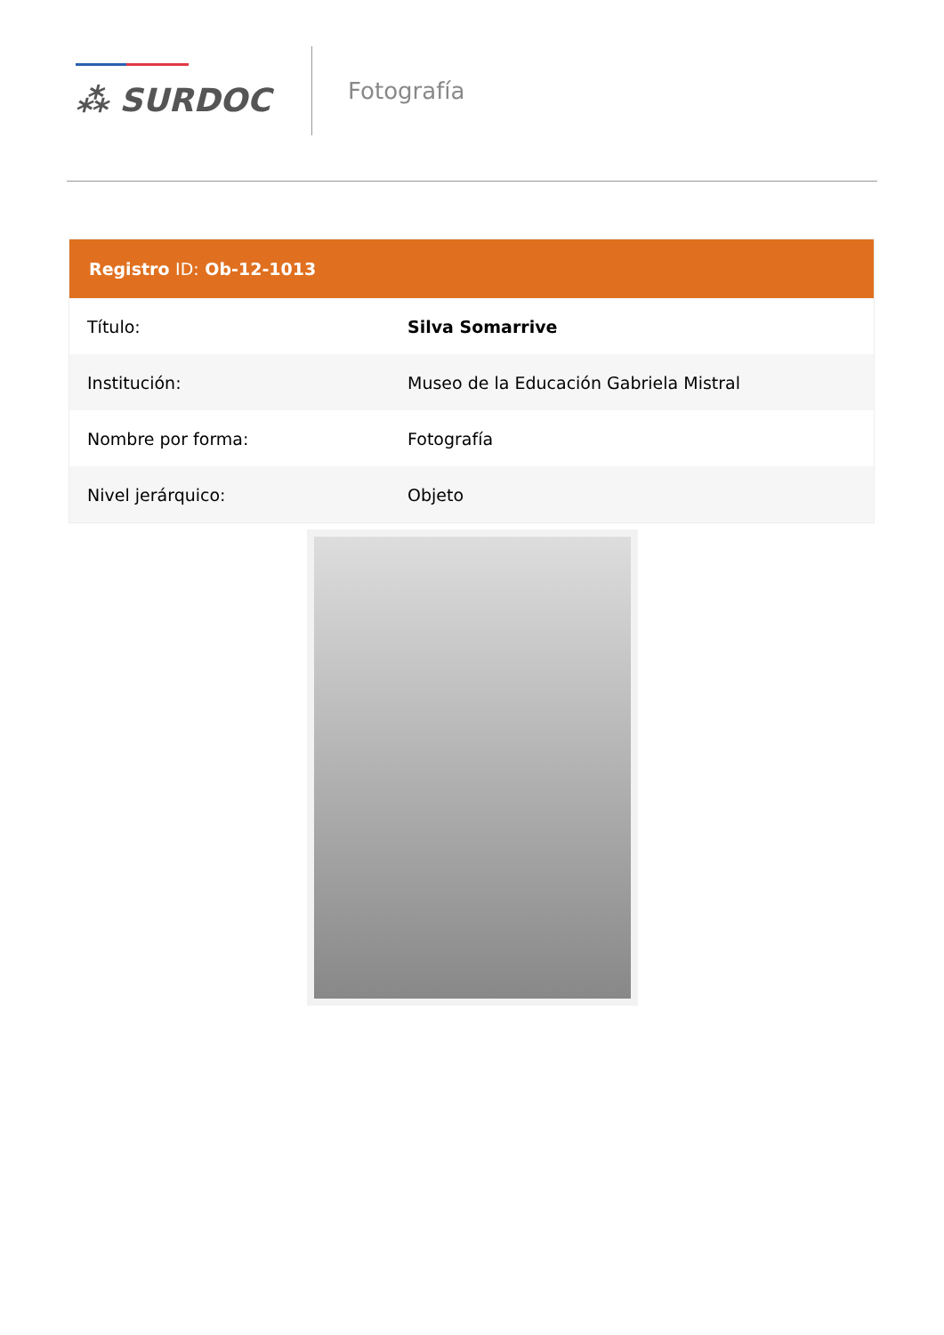⁂ SURDOC
Fotografía
| Registro ID: Ob-12-1013 | |
| --- | --- |
| Título: | Silva Somarrive |
| Institución: | Museo de la Educación Gabriela Mistral |
| Nombre por forma: | Fotografía |
| Nivel jerárquico: | Objeto |